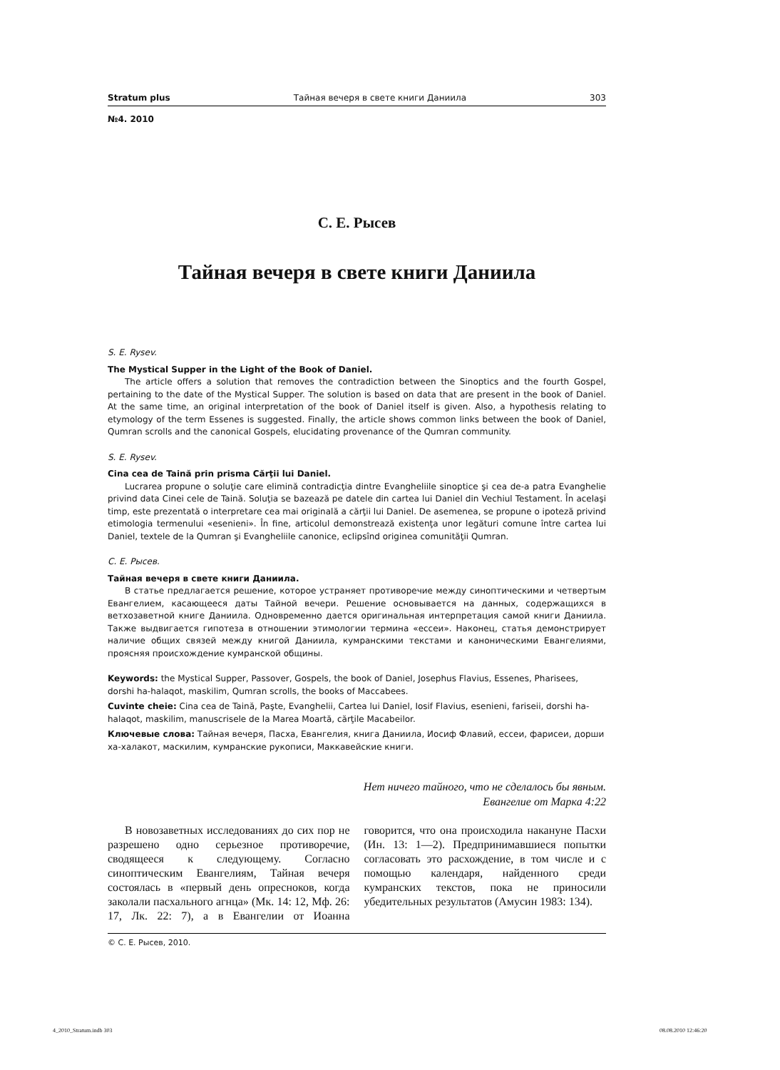Stratum plus Тайная вечеря в свете книги Даниила 303
№4. 2010
С. Е. Рысев
Тайная вечеря в свете книги Даниила
S. E. Rysev.
The Mystical Supper in the Light of the Book of Daniel.
The article offers a solution that removes the contradiction between the Sinoptics and the fourth Gospel, pertaining to the date of the Mystical Supper. The solution is based on data that are present in the book of Daniel. At the same time, an original interpretation of the book of Daniel itself is given. Also, a hypothesis relating to etymology of the term Essenes is suggested. Finally, the article shows common links between the book of Daniel, Qumran scrolls and the canonical Gospels, elucidating provenance of the Qumran community.
S. E. Rysev.
Cina cea de Taină prin prisma Cărţii lui Daniel.
Lucrarea propune o soluţie care elimină contradicţia dintre Evangheliile sinoptice şi cea de-a patra Evanghelie privind data Cinei cele de Taină. Soluţia se bazează pe datele din cartea lui Daniel din Vechiul Testament. În acelaşi timp, este prezentată o interpretare cea mai originală a cărţii lui Daniel. De asemenea, se propune o ipoteză privind etimologia termenului «esenieni». În fine, articolul demonstrează existenţa unor legături comune între cartea lui Daniel, textele de la Qumran şi Evangheliile canonice, eclipsînd originea comunităţii Qumran.
С. Е. Рысев.
Тайная вечеря в свете книги Даниила.
В статье предлагается решение, которое устраняет противоречие между синоптическими и четвертым Евангелием, касающееся даты Тайной вечери. Решение основывается на данных, содержащихся в ветхозаветной книге Даниила. Одновременно дается оригинальная интерпретация самой книги Даниила. Также выдвигается гипотеза в отношении этимологии термина «ессеи». Наконец, статья демонстрирует наличие общих связей между книгой Даниила, кумранскими текстами и каноническими Евангелиями, проясняя происхождение кумранской общины.
Keywords: the Mystical Supper, Passover, Gospels, the book of Daniel, Josephus Flavius, Essenes, Pharisees, dorshi ha-halaqot, maskilim, Qumran scrolls, the books of Maccabees.
Cuvinte cheie: Cina cea de Taină, Paşte, Evanghelii, Cartea lui Daniel, Iosif Flavius, esenieni, fariseii, dorshi ha-halaqot, maskilim, manuscrisele de la Marea Moartă, cărţile Macabeilor.
Ключевые слова: Тайная вечеря, Пасха, Евангелия, книга Даниила, Иосиф Флавий, ессеи, фарисеи, дорши ха-халакот, маскилим, кумранские рукописи, Маккавейские книги.
Нет ничего тайного, что не сделалось бы явным.
Евангелие от Марка 4:22
В новозаветных исследованиях до сих пор не разрешено одно серьезное противоречие, сводящееся к следующему. Согласно синоптическим Евангелиям, Тайная вечеря состоялась в «первый день опресноков, когда заколали пасхального агнца» (Мк. 14: 12, Мф. 26: 17, Лк. 22: 7), а в Евангелии от Иоанна говорится, что она происходила накануне Пасхи (Ин. 13: 1—2). Предпринимавшиеся попытки согласовать это расхождение, в том числе и с помощью календаря, найденного среди кумранских текстов, пока не приносили убедительных результатов (Амусин 1983: 134).
© С. Е. Рысев, 2010.
4_2010_Stratum.indb 303 08.08.2010 12:46:20